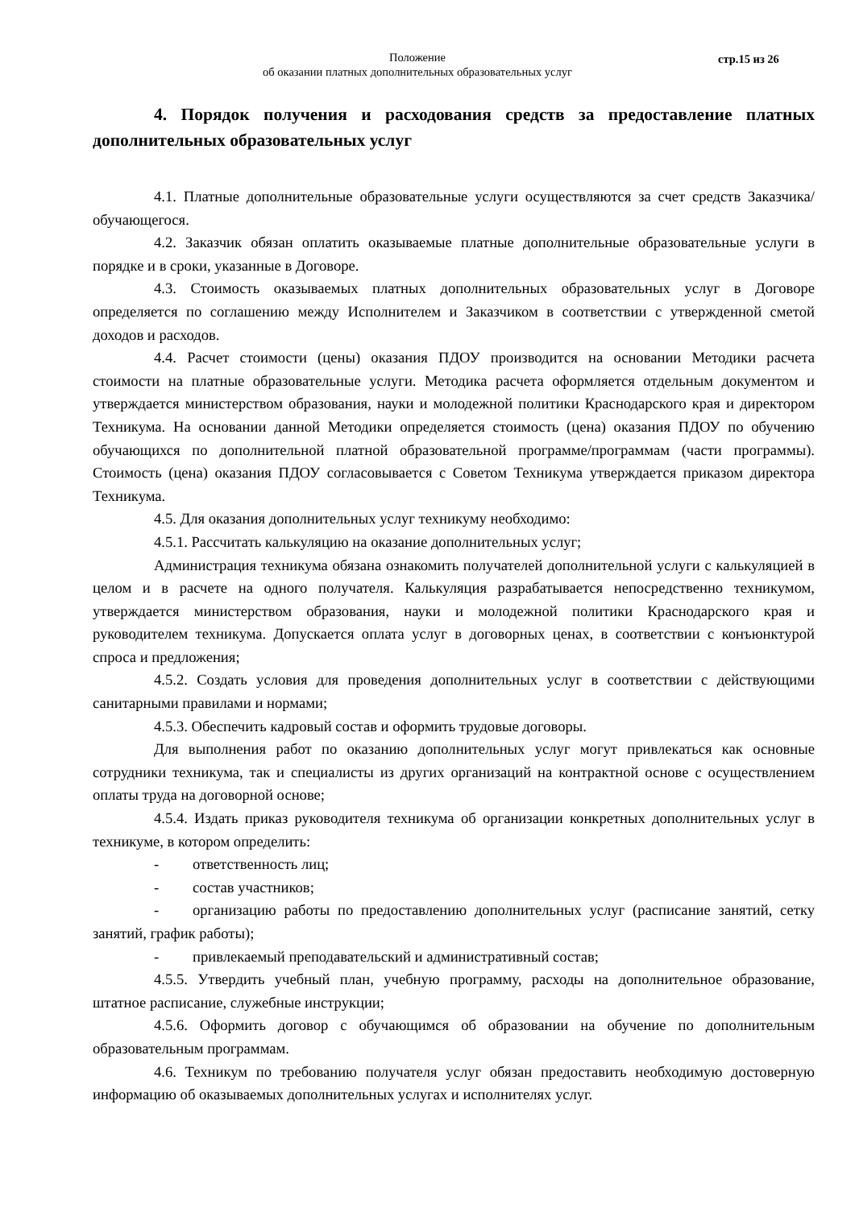Положение
об оказании платных дополнительных образовательных услуг
стр.15 из 26
4. Порядок получения и расходования средств за предоставление платных дополнительных образовательных услуг
4.1. Платные дополнительные образовательные услуги осуществляются за счет средств Заказчика/обучающегося.
4.2. Заказчик обязан оплатить оказываемые платные дополнительные образовательные услуги в порядке и в сроки, указанные в Договоре.
4.3. Стоимость оказываемых платных дополнительных образовательных услуг в Договоре определяется по соглашению между Исполнителем и Заказчиком в соответствии с утвержденной сметой доходов и расходов.
4.4. Расчет стоимости (цены) оказания ПДОУ производится на основании Методики расчета стоимости на платные образовательные услуги. Методика расчета оформляется отдельным документом и утверждается министерством образования, науки и молодежной политики Краснодарского края и директором Техникума. На основании данной Методики определяется стоимость (цена) оказания ПДОУ по обучению обучающихся по дополнительной платной образовательной программе/программам (части программы). Стоимость (цена) оказания ПДОУ согласовывается с Советом Техникума утверждается приказом директора Техникума.
4.5. Для оказания дополнительных услуг техникуму необходимо:
4.5.1. Рассчитать калькуляцию на оказание дополнительных услуг;
Администрация техникума обязана ознакомить получателей дополнительной услуги с калькуляцией в целом и в расчете на одного получателя. Калькуляция разрабатывается непосредственно техникумом, утверждается министерством образования, науки и молодежной политики Краснодарского края и руководителем техникума. Допускается оплата услуг в договорных ценах, в соответствии с конъюнктурой спроса и предложения;
4.5.2. Создать условия для проведения дополнительных услуг в соответствии с действующими санитарными правилами и нормами;
4.5.3. Обеспечить кадровый состав и оформить трудовые договоры.
Для выполнения работ по оказанию дополнительных услуг могут привлекаться как основные сотрудники техникума, так и специалисты из других организаций на контрактной основе с осуществлением оплаты труда на договорной основе;
4.5.4. Издать приказ руководителя техникума об организации конкретных дополнительных услуг в техникуме, в котором определить:
- ответственность лиц;
- состав участников;
- организацию работы по предоставлению дополнительных услуг (расписание занятий, сетку занятий, график работы);
- привлекаемый преподавательский и административный состав;
4.5.5. Утвердить учебный план, учебную программу, расходы на дополнительное образование, штатное расписание, служебные инструкции;
4.5.6. Оформить договор с обучающимся об образовании на обучение по дополнительным образовательным программам.
4.6. Техникум по требованию получателя услуг обязан предоставить необходимую достоверную информацию об оказываемых дополнительных услугах и исполнителях услуг.